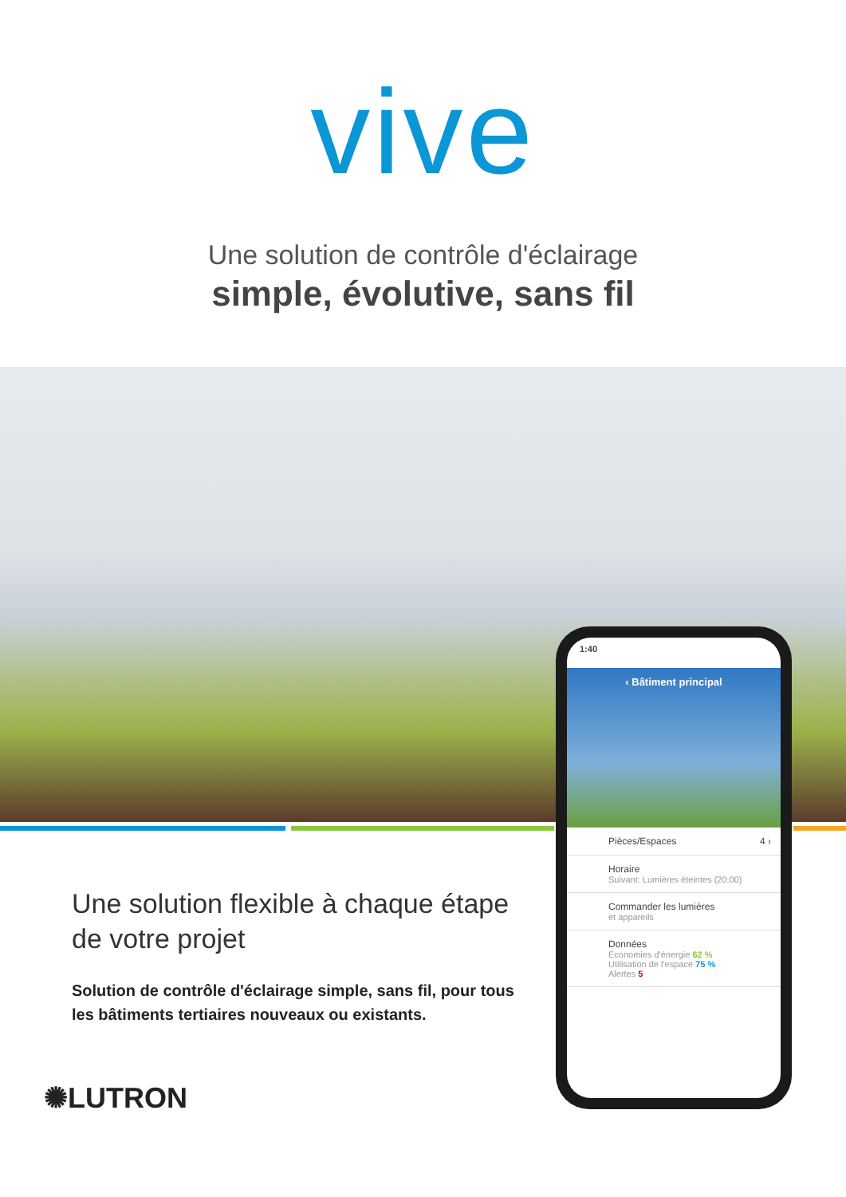vive
Une solution de contrôle d'éclairage
simple, évolutive, sans fil
Une solution flexible à chaque étape de votre projet
Solution de contrôle d'éclairage simple, sans fil, pour tous les bâtiments tertiaires nouveaux ou existants.
✺LUTRON
1:40
‹ Bâtiment principal
Pièces/Espaces 4 ›
Horaire
Suivant: Lumières éteintes (20:00)
Commander les lumières
et appareils
Données
Économies d'énergie 62 %
Utilisation de l'espace 75 %
Alertes 5